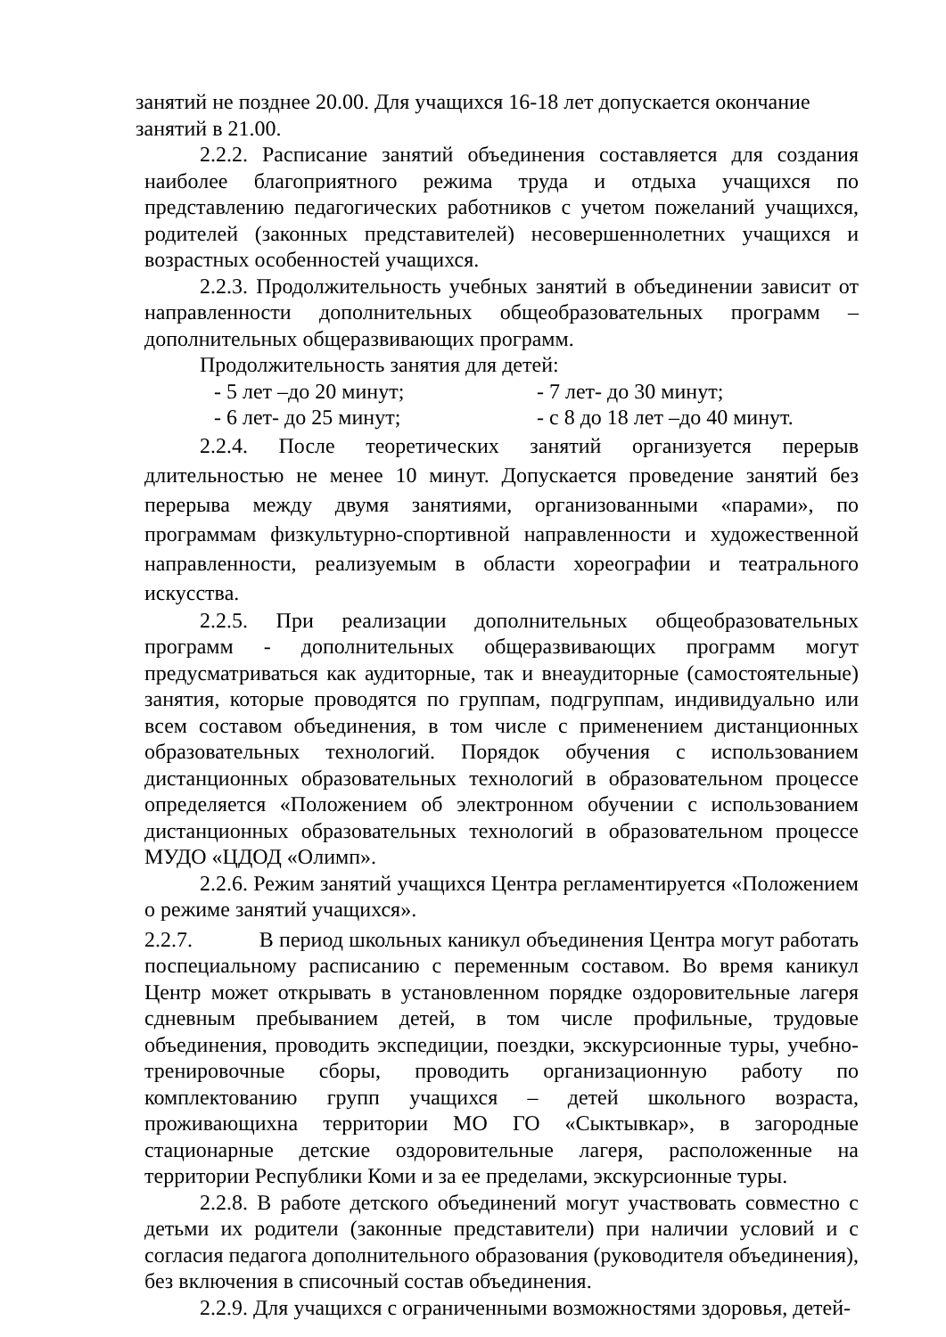занятий не позднее 20.00. Для учащихся 16-18 лет допускается окончание
занятий в 21.00.
2.2.2. Расписание занятий объединения составляется для создания наиболее благоприятного режима труда и отдыха учащихся по представлению педагогических работников с учетом пожеланий учащихся, родителей (законных представителей) несовершеннолетних учащихся и возрастных особенностей учащихся.
2.2.3. Продолжительность учебных занятий в объединении зависит от направленности дополнительных общеобразовательных программ – дополнительных общеразвивающих программ.
Продолжительность занятия для детей:
- 5 лет –до 20 минут; - 7 лет- до 30 минут;
- 6 лет- до 25 минут; - с 8 до 18 лет –до 40 минут.
2.2.4. После теоретических занятий организуется перерыв длительностью не менее 10 минут. Допускается проведение занятий без перерыва между двумя занятиями, организованными «парами», по программам физкультурно-спортивной направленности и художественной направленности, реализуемым в области хореографии и театрального искусства.
2.2.5. При реализации дополнительных общеобразовательных программ - дополнительных общеразвивающих программ могут предусматриваться как аудиторные, так и внеаудиторные (самостоятельные) занятия, которые проводятся по группам, подгруппам, индивидуально или всем составом объединения, в том числе с применением дистанционных образовательных технологий. Порядок обучения с использованием дистанционных образовательных технологий в образовательном процессе определяется «Положением об электронном обучении с использованием дистанционных образовательных технологий в образовательном процессе МУДО «ЦДОД «Олимп».
2.2.6. Режим занятий учащихся Центра регламентируется «Положением о режиме занятий учащихся».
2.2.7. В период школьных каникул объединения Центра могут работать поспециальному расписанию с переменным составом. Во время каникул Центр может открывать в установленном порядке оздоровительные лагеря сдневным пребыванием детей, в том числе профильные, трудовые объединения, проводить экспедиции, поездки, экскурсионные туры, учебно- тренировочные сборы, проводить организационную работу по комплектованию групп учащихся – детей школьного возраста, проживающихна территории МО ГО «Сыктывкар», в загородные стационарные детские оздоровительные лагеря, расположенные на территории Республики Коми и за ее пределами, экскурсионные туры.
2.2.8. В работе детского объединений могут участвовать совместно с детьми их родители (законные представители) при наличии условий и с согласия педагога дополнительного образования (руководителя объединения), без включения в списочный состав объединения.
2.2.9. Для учащихся с ограниченными возможностями здоровья, детей-